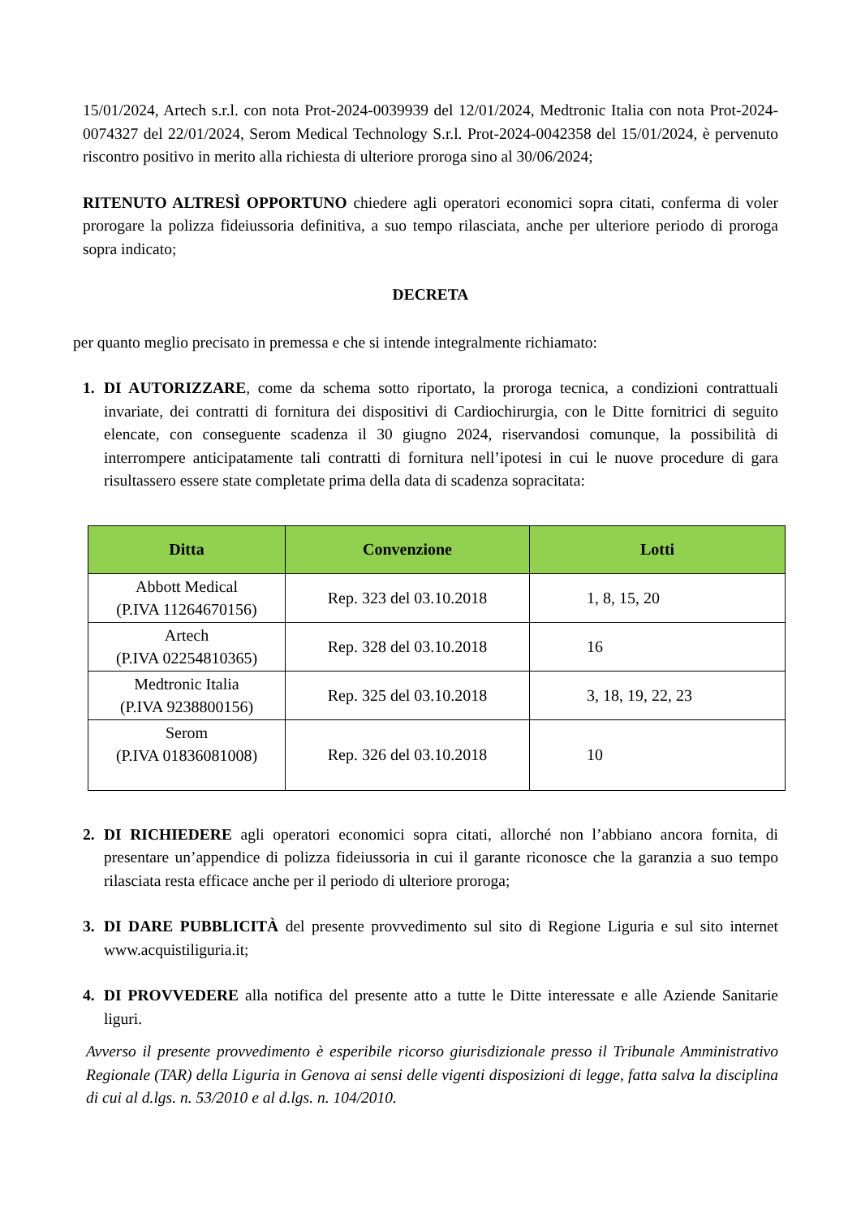15/01/2024, Artech s.r.l. con nota Prot-2024-0039939 del 12/01/2024, Medtronic Italia con nota Prot-2024-0074327 del 22/01/2024, Serom Medical Technology S.r.l. Prot-2024-0042358 del 15/01/2024, è pervenuto riscontro positivo in merito alla richiesta di ulteriore proroga sino al 30/06/2024;
RITENUTO ALTRESÌ OPPORTUNO chiedere agli operatori economici sopra citati, conferma di voler prorogare la polizza fideiussoria definitiva, a suo tempo rilasciata, anche per ulteriore periodo di proroga sopra indicato;
DECRETA
per quanto meglio precisato in premessa e che si intende integralmente richiamato:
1. DI AUTORIZZARE, come da schema sotto riportato, la proroga tecnica, a condizioni contrattuali invariate, dei contratti di fornitura dei dispositivi di Cardiochirurgia, con le Ditte fornitrici di seguito elencate, con conseguente scadenza il 30 giugno 2024, riservandosi comunque, la possibilità di interrompere anticipatamente tali contratti di fornitura nell’ipotesi in cui le nuove procedure di gara risultassero essere state completate prima della data di scadenza sopracitata:
| Ditta | Convenzione | Lotti |
| --- | --- | --- |
| Abbott Medical (P.IVA 11264670156) | Rep. 323 del 03.10.2018 | 1, 8, 15, 20 |
| Artech (P.IVA 02254810365) | Rep. 328 del 03.10.2018 | 16 |
| Medtronic Italia (P.IVA 9238800156) | Rep. 325 del 03.10.2018 | 3, 18, 19, 22, 23 |
| Serom (P.IVA 01836081008) | Rep. 326 del 03.10.2018 | 10 |
2. DI RICHIEDERE agli operatori economici sopra citati, allorché non l’abbiano ancora fornita, di presentare un’appendice di polizza fideiussoria in cui il garante riconosce che la garanzia a suo tempo rilasciata resta efficace anche per il periodo di ulteriore proroga;
3. DI DARE PUBBLICITÀ del presente provvedimento sul sito di Regione Liguria e sul sito internet www.acquistiliguria.it;
4. DI PROVVEDERE alla notifica del presente atto a tutte le Ditte interessate e alle Aziende Sanitarie liguri.
Avverso il presente provvedimento è esperibile ricorso giurisdizionale presso il Tribunale Amministrativo Regionale (TAR) della Liguria in Genova ai sensi delle vigenti disposizioni di legge, fatta salva la disciplina di cui al d.lgs. n. 53/2010 e al d.lgs. n. 104/2010.